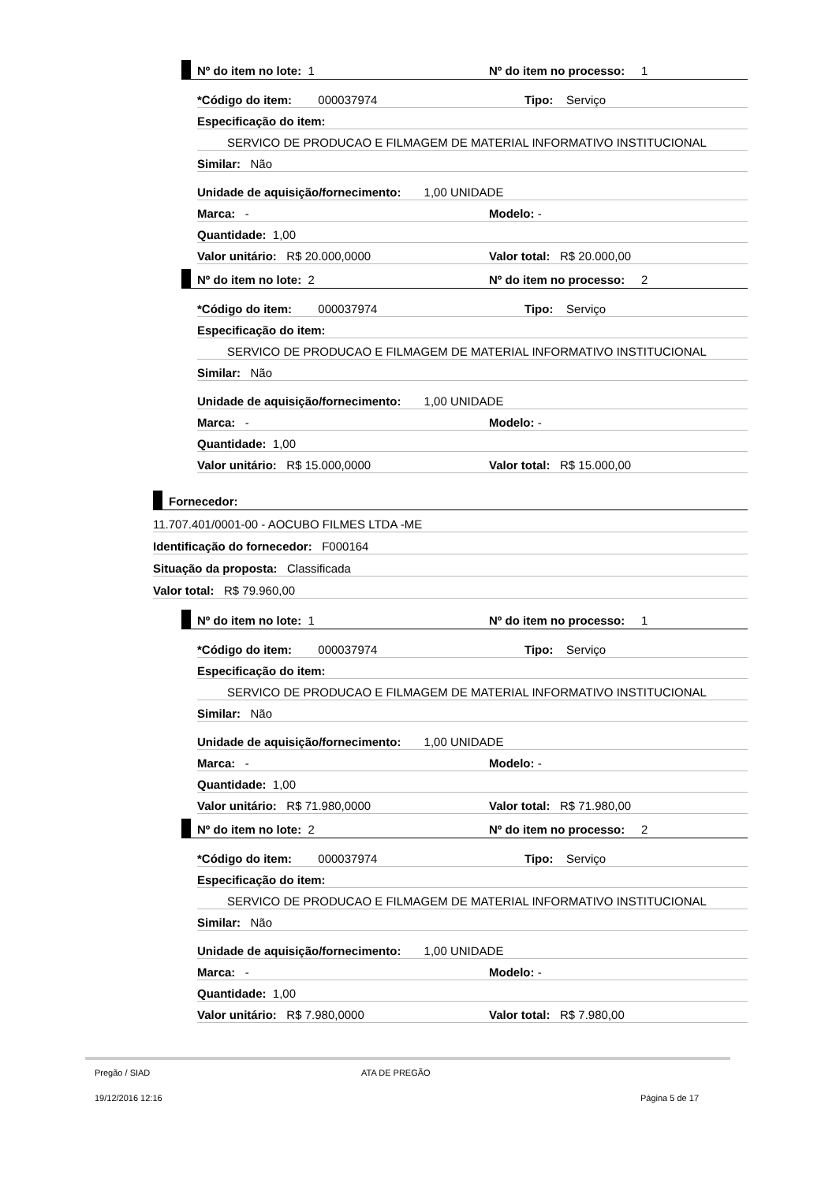Nº do item no lote: 1
Nº do item no processo: 1
*Código do item: 000037974
Tipo: Serviço
Especificação do item:
SERVICO DE PRODUCAO E FILMAGEM DE MATERIAL INFORMATIVO INSTITUCIONAL
Similar: Não
Unidade de aquisição/fornecimento: 1,00 UNIDADE
Marca: -
Modelo: -
Quantidade: 1,00
Valor unitário: R$ 20.000,0000
Valor total: R$ 20.000,00
Nº do item no lote: 2
Nº do item no processo: 2
*Código do item: 000037974
Tipo: Serviço
Especificação do item:
SERVICO DE PRODUCAO E FILMAGEM DE MATERIAL INFORMATIVO INSTITUCIONAL
Similar: Não
Unidade de aquisição/fornecimento: 1,00 UNIDADE
Marca: -
Modelo: -
Quantidade: 1,00
Valor unitário: R$ 15.000,0000
Valor total: R$ 15.000,00
Fornecedor:
11.707.401/0001-00 - AOCUBO FILMES LTDA -ME
Identificação do fornecedor: F000164
Situação da proposta: Classificada
Valor total: R$ 79.960,00
Nº do item no lote: 1
Nº do item no processo: 1
*Código do item: 000037974
Tipo: Serviço
Especificação do item:
SERVICO DE PRODUCAO E FILMAGEM DE MATERIAL INFORMATIVO INSTITUCIONAL
Similar: Não
Unidade de aquisição/fornecimento: 1,00 UNIDADE
Marca: -
Modelo: -
Quantidade: 1,00
Valor unitário: R$ 71.980,0000
Valor total: R$ 71.980,00
Nº do item no lote: 2
Nº do item no processo: 2
*Código do item: 000037974
Tipo: Serviço
Especificação do item:
SERVICO DE PRODUCAO E FILMAGEM DE MATERIAL INFORMATIVO INSTITUCIONAL
Similar: Não
Unidade de aquisição/fornecimento: 1,00 UNIDADE
Marca: -
Modelo: -
Quantidade: 1,00
Valor unitário: R$ 7.980,0000
Valor total: R$ 7.980,00
Pregão / SIAD ATA DE PREGÃO
19/12/2016 12:16 Página 5 de 17